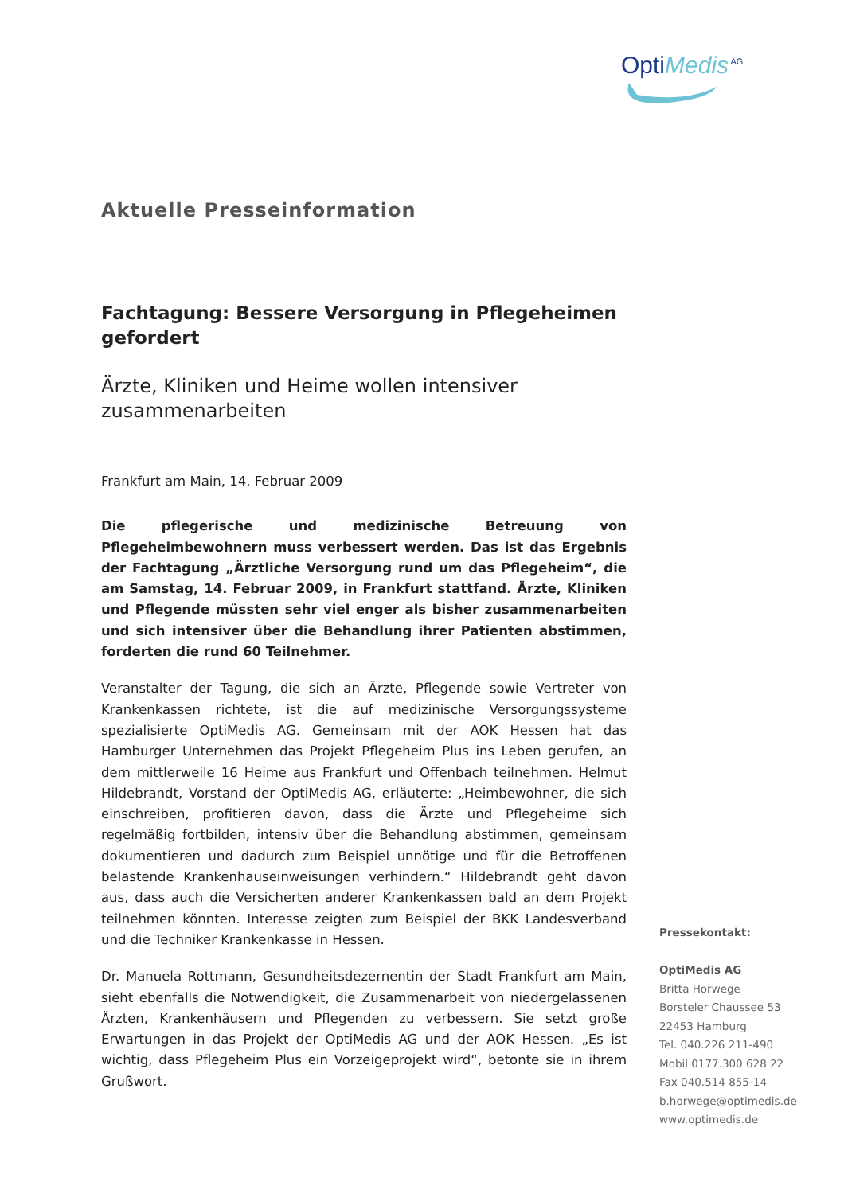OptiMedis<sup>AG</sup>
Aktuelle Presseinformation
Fachtagung: Bessere Versorgung in Pflegeheimen gefordert
Ärzte, Kliniken und Heime wollen intensiver zusammenarbeiten
Frankfurt am Main, 14. Februar 2009
Die pflegerische und medizinische Betreuung von Pflegeheimbewohnern muss verbessert werden. Das ist das Ergebnis der Fachtagung „Ärztliche Versorgung rund um das Pflegeheim“, die am Samstag, 14. Februar 2009, in Frankfurt stattfand. Ärzte, Kliniken und Pflegende müssten sehr viel enger als bisher zusammenarbeiten und sich intensiver über die Behandlung ihrer Patienten abstimmen, forderten die rund 60 Teilnehmer.
Veranstalter der Tagung, die sich an Ärzte, Pflegende sowie Vertreter von Krankenkassen richtete, ist die auf medizinische Versorgungssysteme spezialisierte OptiMedis AG. Gemeinsam mit der AOK Hessen hat das Hamburger Unternehmen das Projekt Pflegeheim Plus ins Leben gerufen, an dem mittlerweile 16 Heime aus Frankfurt und Offenbach teilnehmen. Helmut Hildebrandt, Vorstand der OptiMedis AG, erläuterte: „Heimbewohner, die sich einschreiben, profitieren davon, dass die Ärzte und Pflegeheime sich regelmäßig fortbilden, intensiv über die Behandlung abstimmen, gemeinsam dokumentieren und dadurch zum Beispiel unnötige und für die Betroffenen belastende Krankenhauseinweisungen verhindern.“ Hildebrandt geht davon aus, dass auch die Versicherten anderer Krankenkassen bald an dem Projekt teilnehmen könnten. Interesse zeigten zum Beispiel der BKK Landesverband und die Techniker Krankenkasse in Hessen.
Dr. Manuela Rottmann, Gesundheitsdezernentin der Stadt Frankfurt am Main, sieht ebenfalls die Notwendigkeit, die Zusammenarbeit von niedergelassenen Ärzten, Krankenhäusern und Pflegenden zu verbessern. Sie setzt große Erwartungen in das Projekt der OptiMedis AG und der AOK Hessen. „Es ist wichtig, dass Pflegeheim Plus ein Vorzeigeprojekt wird“, betonte sie in ihrem Grußwort.
Pressekontakt:
OptiMedis AG
Britta Horwege
Borsteler Chaussee 53
22453 Hamburg
Tel. 040.226 211-490
Mobil 0177.300 628 22
Fax 040.514 855-14
b.horwege@optimedis.de
www.optimedis.de